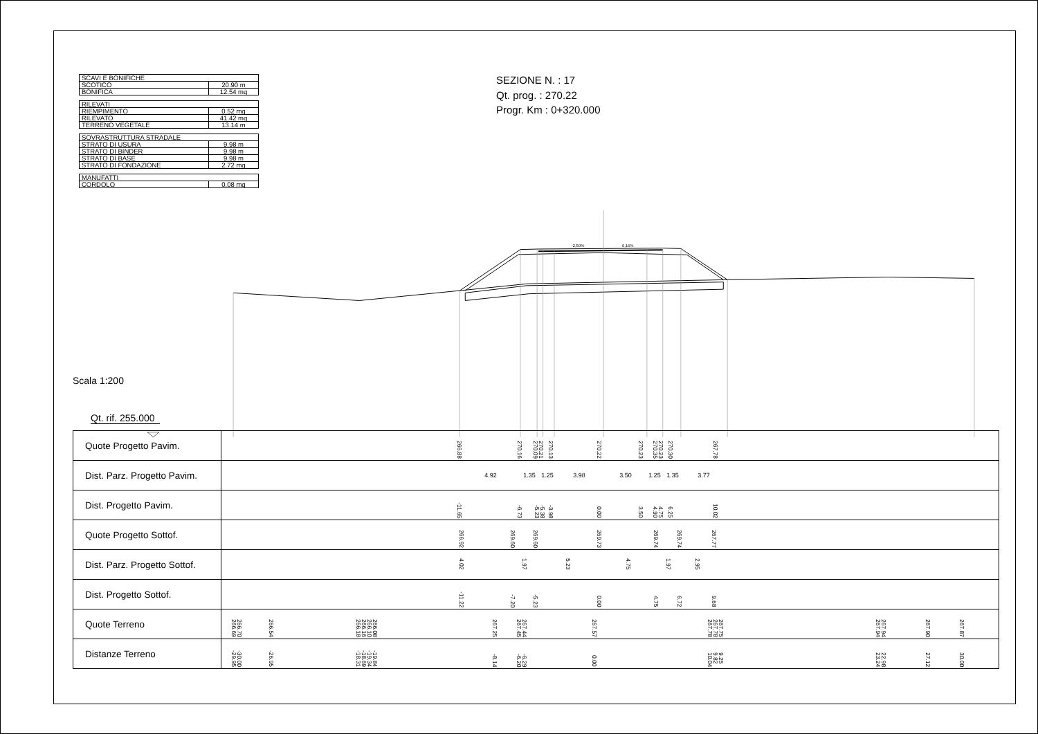-2,50%
0,16%
| SCAVI E BONIFICHE | |
| SCOTICO | 20.90 m |
| BONIFICA | 12.54 mq |
| RILEVATI | |
| RIEMPIMENTO | 0.52 mq |
| RILEVATO | 41.42 mq |
| TERRENO VEGETALE | 13.14 m |
| SOVRASTRUTTURA STRADALE | |
| STRATO DI USURA | 9.98 m |
| STRATO DI BINDER | 9.98 m |
| STRATO DI BASE | 9.98 m |
| STRATO DI FONDAZIONE | 2.72 mq |
| MANUFATTI | |
| CORDOLO | 0.08 mq |
SEZIONE N. : 17
Qt. prog. : 270.22
Progr. Km : 0+320.000
Scala 1:200
Qt. rif. 255.000
| Quote Progetto Pavim. | 266.88 270.16 270.21 270.09 270.13 270.22 270.23 270.23 270.35 270.30 267.78 |
| Dist. Parz. Progetto Pavim. | 4.92 1.35 1.25 3.98 3.50 1.25 1.35 3.77 |
| Dist. Progetto Pavim. | -11.65 -6.73 -5.38 -5.23 -3.98 0.00 3.50 4.75 4.90 6.25 10.02 |
| Quote Progetto Sottof. | 266.92 269.60 269.60 269.73 269.74 269.74 267.77 |
| Dist. Parz. Progetto Sottof. | 4.02 1.97 5.23 4.75 1.97 2.95 |
| Dist. Progetto Sottof. | -11.22 -7.20 -5.23 0.00 4.75 6.72 9.68 |
| Quote Terreno | 266.70 266.69 266.54 266.08 266.10 266.16 266.18 267.25 267.44 267.45 267.57 267.75 267.78 267.78 267.94 267.94 267.90 267.87 |
| Distanze Terreno | -30.00 -29.95 -26.95 -19.84 -19.34 -18.69 -18.31 -8.14 -6.29 -6.20 0.00 9.25 9.82 10.04 22.98 23.24 27.12 30.00 |